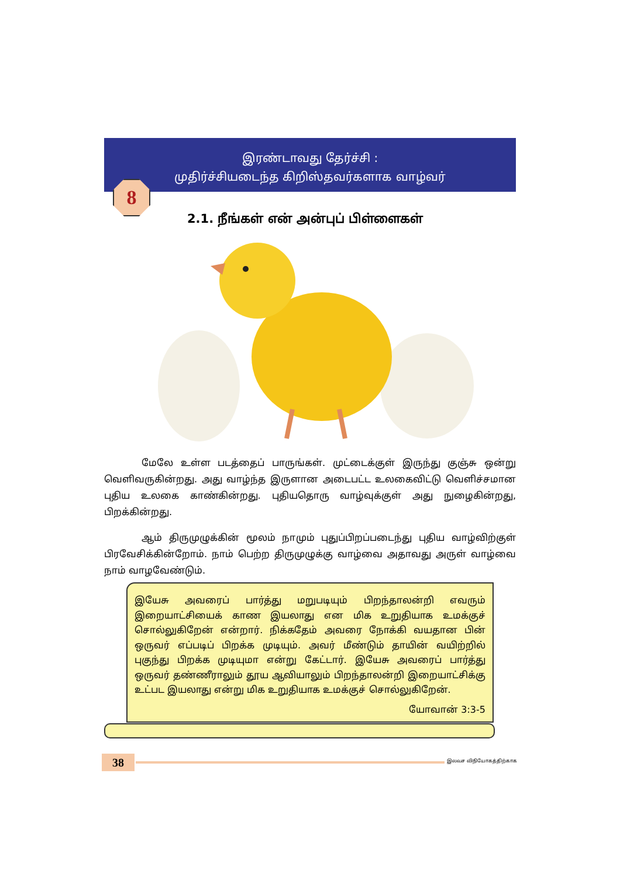இரண்டாவது தேர்ச்சி :
முதிர்ச்சியடைந்த கிறிஸ்தவர்களாக வாழ்வர்
8
2.1. நீங்கள் என் அன்புப் பிள்ளைகள்
மேலே உள்ள படத்தைப் பாருங்கள். முட்டைக்குள் இருந்து குஞ்சு ஒன்று வெளிவருகின்றது. அது வாழ்ந்த இருளான அடைபட்ட உலகைவிட்டு வெளிச்சமான புதிய உலகை காண்கின்றது. புதியதொரு வாழ்வுக்குள் அது நுழைகின்றது, பிறக்கின்றது.
ஆம் திருமுழுக்கின் மூலம் நாமும் புதுப்பிறப்படைந்து புதிய வாழ்விற்குள் பிரவேசிக்கின்றோம். நாம் பெற்ற திருமுழுக்கு வாழ்வை அதாவது அருள் வாழ்வை நாம் வாழவேண்டும்.
இயேசு அவரைப் பார்த்து மறுபடியும் பிறந்தாலன்றி எவரும் இறையாட்சியைக் காண இயலாது என மிக உறுதியாக உமக்குச் சொல்லுகிறேன் என்றார். நிக்கதேம் அவரை நோக்கி வயதான பின் ஒருவர் எப்படிப் பிறக்க முடியும். அவர் மீண்டும் தாயின் வயிற்றில் புகுந்து பிறக்க முடியுமா என்று கேட்டார். இயேசு அவரைப் பார்த்து ஒருவர் தண்ணீராலும் தூய ஆவியாலும் பிறந்தாலன்றி இறையாட்சிக்கு உட்பட இயலாது என்று மிக உறுதியாக உமக்குச் சொல்லுகிறேன்.
யோவான் 3:3-5
38 இலவச விநியோகத்திற்காக